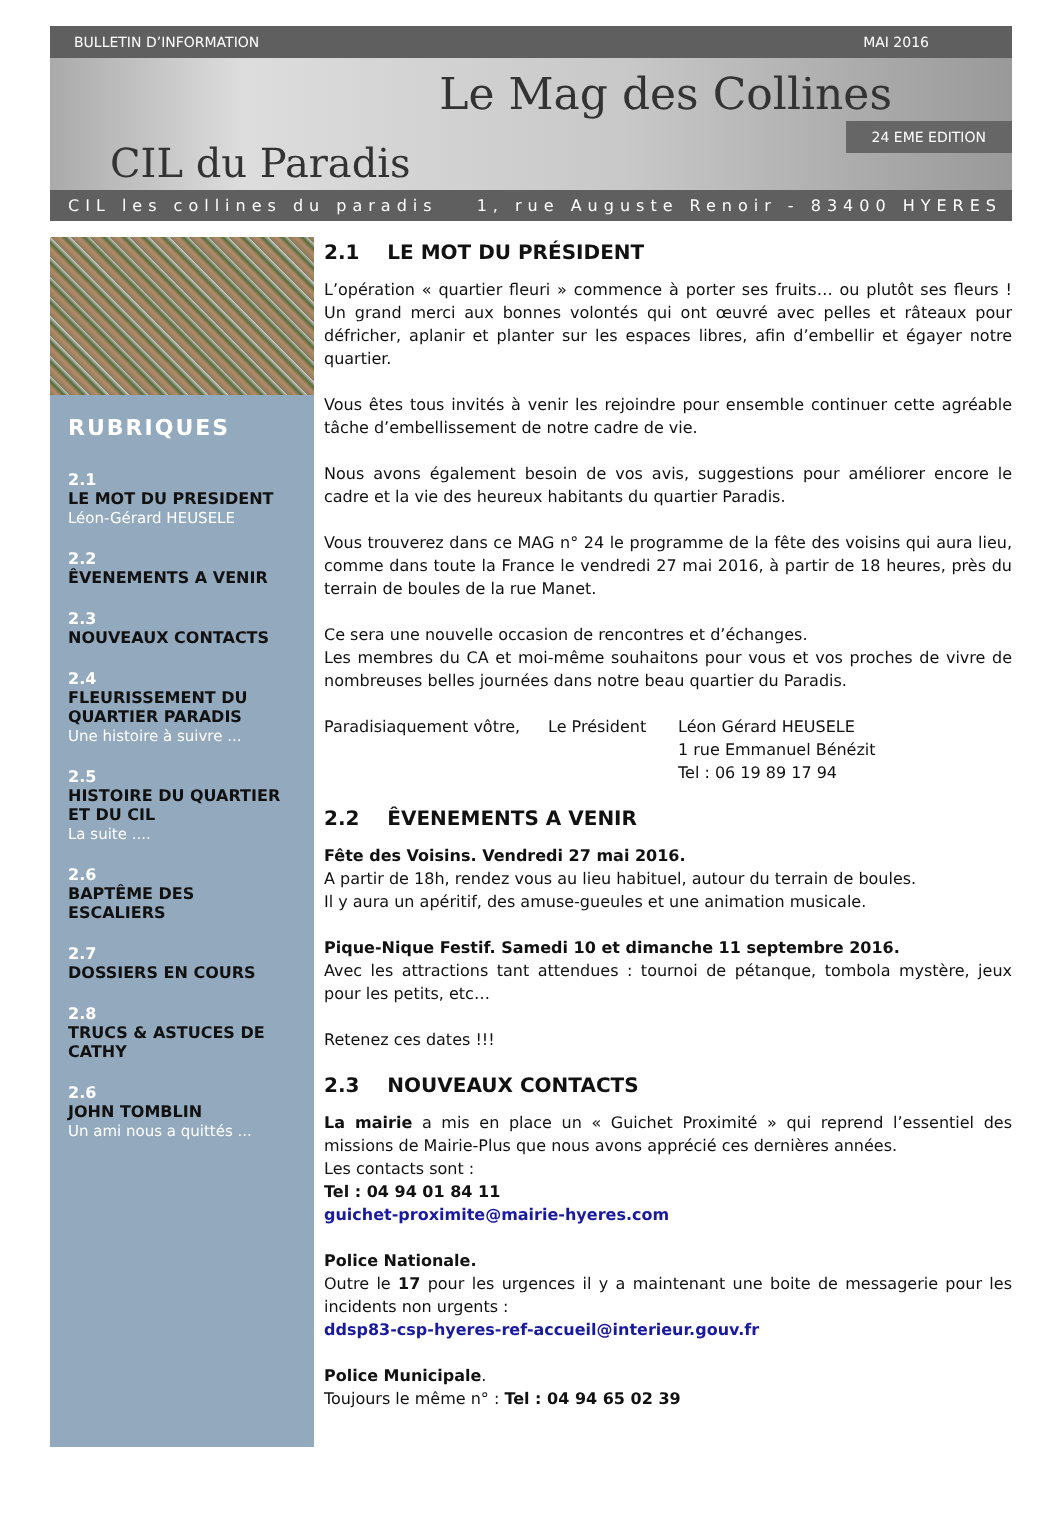BULLETIN D’INFORMATION MAI 2016
CIL du Paradis
Le Mag des Collines
24 EME EDITION
CIL les collines du paradis 1, rue Auguste Renoir - 83400 HYERES
RUBRIQUES
2.1
LE MOT DU PRESIDENT
Léon-Gérard HEUSELE
2.2
ÊVENEMENTS A VENIR
2.3
NOUVEAUX CONTACTS
2.4
FLEURISSEMENT DU QUARTIER PARADIS
Une histoire à suivre ...
2.5
HISTOIRE DU QUARTIER ET DU CIL
La suite ....
2.6
BAPTÊME DES ESCALIERS
2.7
DOSSIERS EN COURS
2.8
TRUCS & ASTUCES DE CATHY
2.6
JOHN TOMBLIN
Un ami nous a quittés ...
2.1 LE MOT DU PRÉSIDENT
L’opération « quartier fleuri » commence à porter ses fruits… ou plutôt ses fleurs ! Un grand merci aux bonnes volontés qui ont œuvré avec pelles et râteaux pour défricher, aplanir et planter sur les espaces libres, afin d’embellir et égayer notre quartier.
Vous êtes tous invités à venir les rejoindre pour ensemble continuer cette agréable tâche d’embellissement de notre cadre de vie.
Nous avons également besoin de vos avis, suggestions pour améliorer encore le cadre et la vie des heureux habitants du quartier Paradis.
Vous trouverez dans ce MAG n° 24 le programme de la fête des voisins qui aura lieu, comme dans toute la France le vendredi 27 mai 2016, à partir de 18 heures, près du terrain de boules de la rue Manet.
Ce sera une nouvelle occasion de rencontres et d’échanges.
Les membres du CA et moi-même souhaitons pour vous et vos proches de vivre de nombreuses belles journées dans notre beau quartier du Paradis.
Paradisiaquement vôtre, Le Président Léon Gérard HEUSELE
1 rue Emmanuel Bénézit
Tel : 06 19 89 17 94
2.2 ÊVENEMENTS A VENIR
Fête des Voisins. Vendredi 27 mai 2016.
A partir de 18h, rendez vous au lieu habituel, autour du terrain de boules.
Il y aura un apéritif, des amuse-gueules et une animation musicale.
Pique-Nique Festif. Samedi 10 et dimanche 11 septembre 2016.
Avec les attractions tant attendues : tournoi de pétanque, tombola mystère, jeux pour les petits, etc…
Retenez ces dates !!!
2.3 NOUVEAUX CONTACTS
La mairie a mis en place un « Guichet Proximité » qui reprend l’essentiel des missions de Mairie-Plus que nous avons apprécié ces dernières années.
Les contacts sont :
Tel : 04 94 01 84 11
guichet-proximite@mairie-hyeres.com
Police Nationale.
Outre le 17 pour les urgences il y a maintenant une boite de messagerie pour les incidents non urgents :
ddsp83-csp-hyeres-ref-accueil@interieur.gouv.fr
Police Municipale.
Toujours le même n° : Tel : 04 94 65 02 39